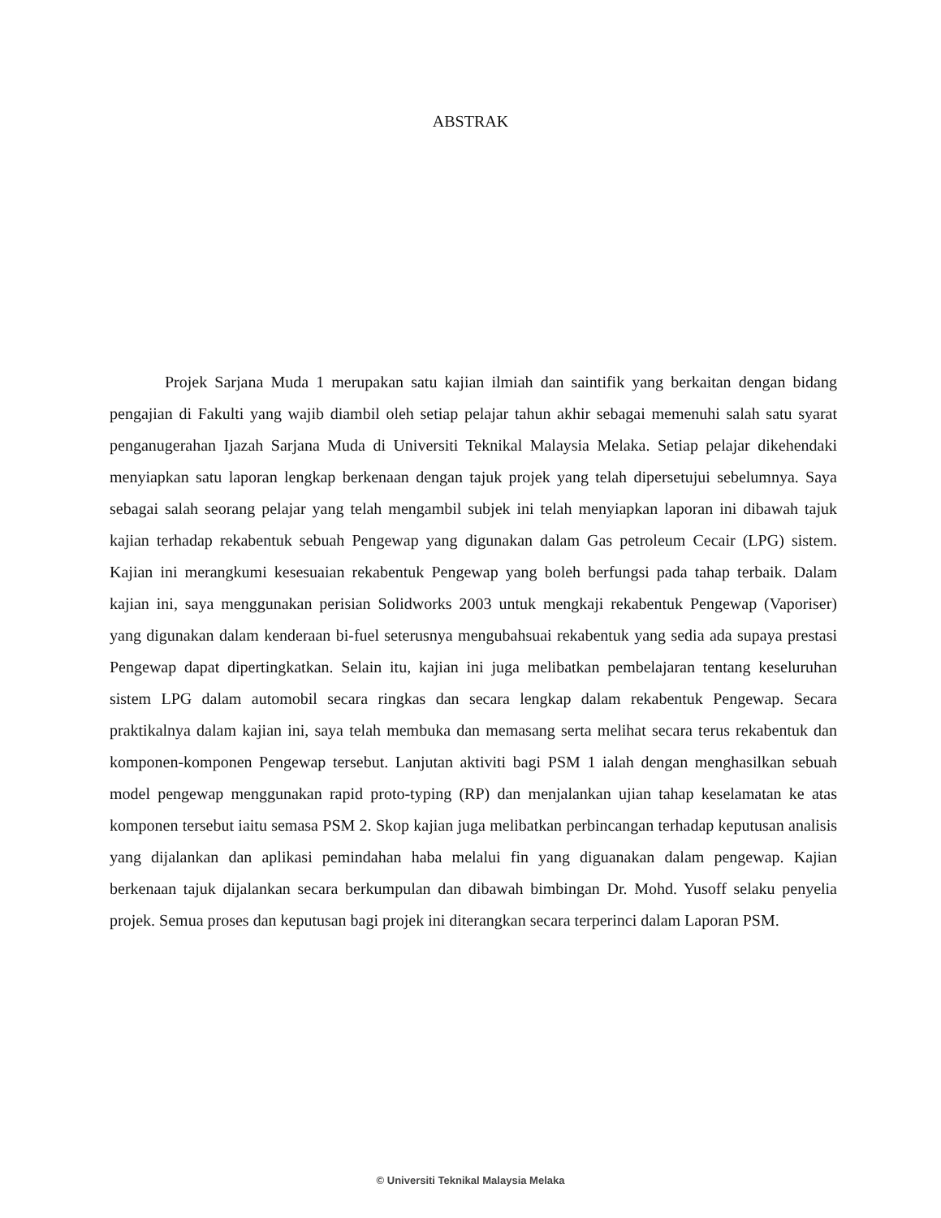ABSTRAK
Projek Sarjana Muda 1 merupakan satu kajian ilmiah dan saintifik yang berkaitan dengan bidang pengajian di Fakulti yang wajib diambil oleh setiap pelajar tahun akhir sebagai memenuhi salah satu syarat penganugerahan Ijazah Sarjana Muda di Universiti Teknikal Malaysia Melaka. Setiap pelajar dikehendaki menyiapkan satu laporan lengkap berkenaan dengan tajuk projek yang telah dipersetujui sebelumnya. Saya sebagai salah seorang pelajar yang telah mengambil subjek ini telah menyiapkan laporan ini dibawah tajuk kajian terhadap rekabentuk sebuah Pengewap yang digunakan dalam Gas petroleum Cecair (LPG) sistem. Kajian ini merangkumi kesesuaian rekabentuk Pengewap yang boleh berfungsi pada tahap terbaik. Dalam kajian ini, saya menggunakan perisian Solidworks 2003 untuk mengkaji rekabentuk Pengewap (Vaporiser) yang digunakan dalam kenderaan bi-fuel seterusnya mengubahsuai rekabentuk yang sedia ada supaya prestasi Pengewap dapat dipertingkatkan. Selain itu, kajian ini juga melibatkan pembelajaran tentang keseluruhan sistem LPG dalam automobil secara ringkas dan secara lengkap dalam rekabentuk Pengewap. Secara praktikalnya dalam kajian ini, saya telah membuka dan memasang serta melihat secara terus rekabentuk dan komponen-komponen Pengewap tersebut. Lanjutan aktiviti bagi PSM 1 ialah dengan menghasilkan sebuah model pengewap menggunakan rapid proto-typing (RP) dan menjalankan ujian tahap keselamatan ke atas komponen tersebut iaitu semasa PSM 2. Skop kajian juga melibatkan perbincangan terhadap keputusan analisis yang dijalankan dan aplikasi pemindahan haba melalui fin yang diguanakan dalam pengewap. Kajian berkenaan tajuk dijalankan secara berkumpulan dan dibawah bimbingan Dr. Mohd. Yusoff selaku penyelia projek. Semua proses dan keputusan bagi projek ini diterangkan secara terperinci dalam Laporan PSM.
© Universiti Teknikal Malaysia Melaka